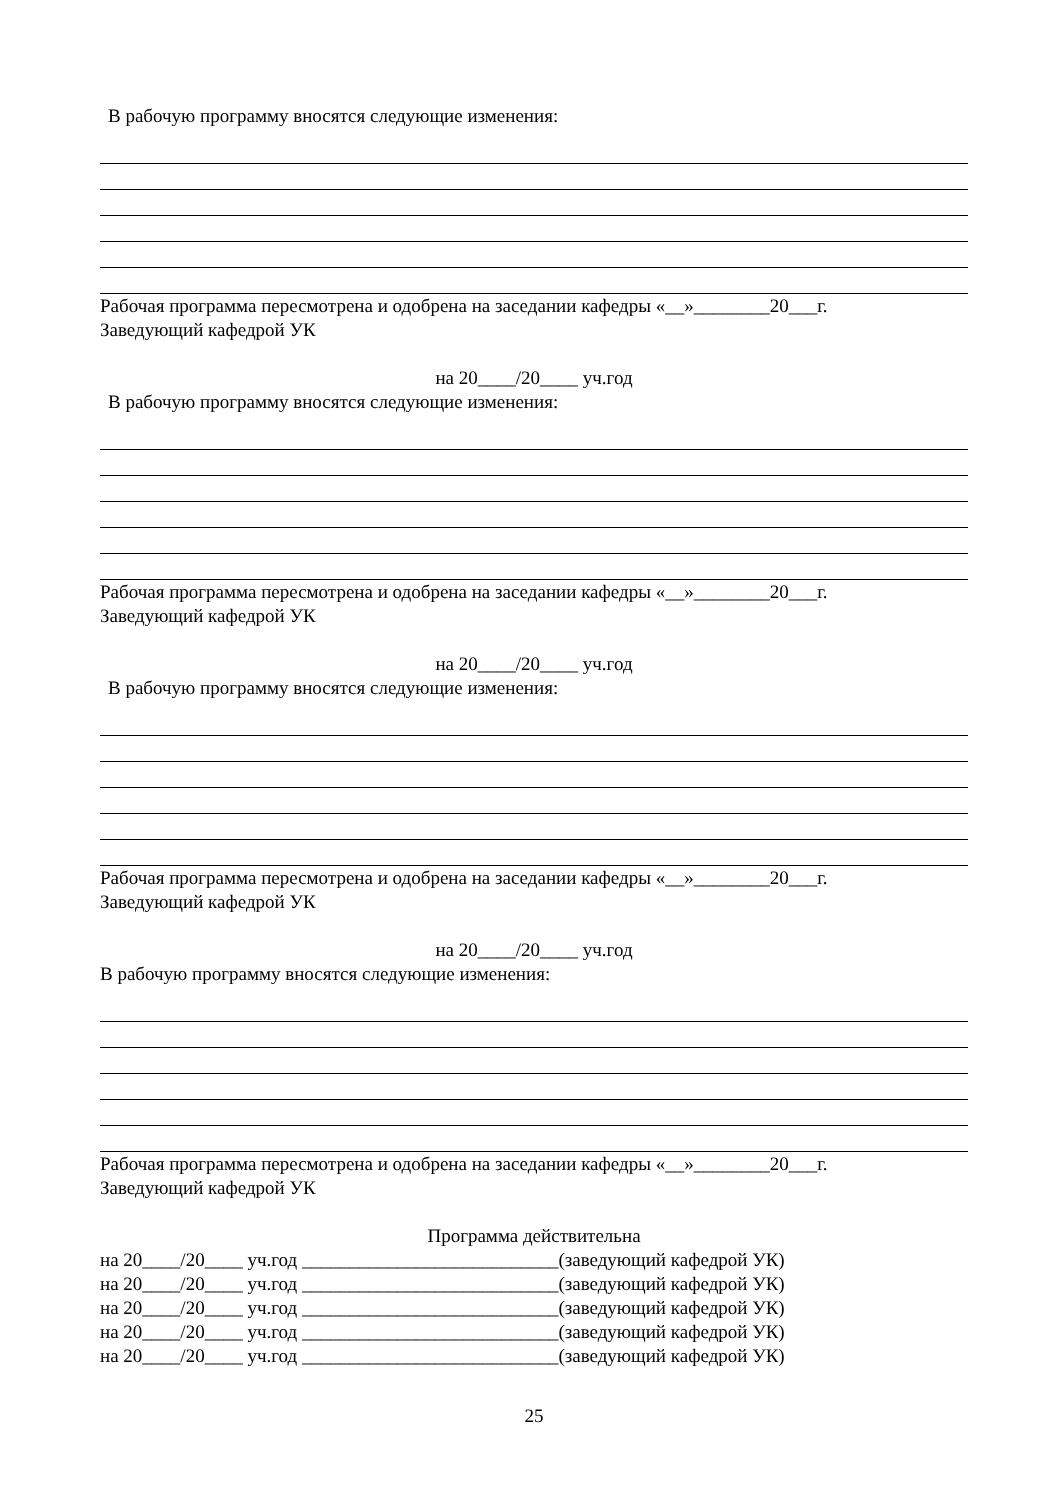В рабочую программу вносятся следующие изменения:
Рабочая программа пересмотрена и одобрена на заседании кафедры «__»________20___г.
Заведующий кафедрой УК
на 20____/20____ уч.год
В рабочую программу вносятся следующие изменения:
Рабочая программа пересмотрена и одобрена на заседании кафедры «__»________20___г.
Заведующий кафедрой УК
на 20____/20____ уч.год
В рабочую программу вносятся следующие изменения:
Рабочая программа пересмотрена и одобрена на заседании кафедры «__»________20___г.
Заведующий кафедрой УК
на 20____/20____ уч.год
В рабочую программу вносятся следующие изменения:
Рабочая программа пересмотрена и одобрена на заседании кафедры «__»________20___г.
Заведующий кафедрой УК
Программа действительна
на 20____/20____ уч.год ___________________________(заведующий кафедрой УК)
на 20____/20____ уч.год ___________________________(заведующий кафедрой УК)
на 20____/20____ уч.год ___________________________(заведующий кафедрой УК)
на 20____/20____ уч.год ___________________________(заведующий кафедрой УК)
на 20____/20____ уч.год ___________________________(заведующий кафедрой УК)
25